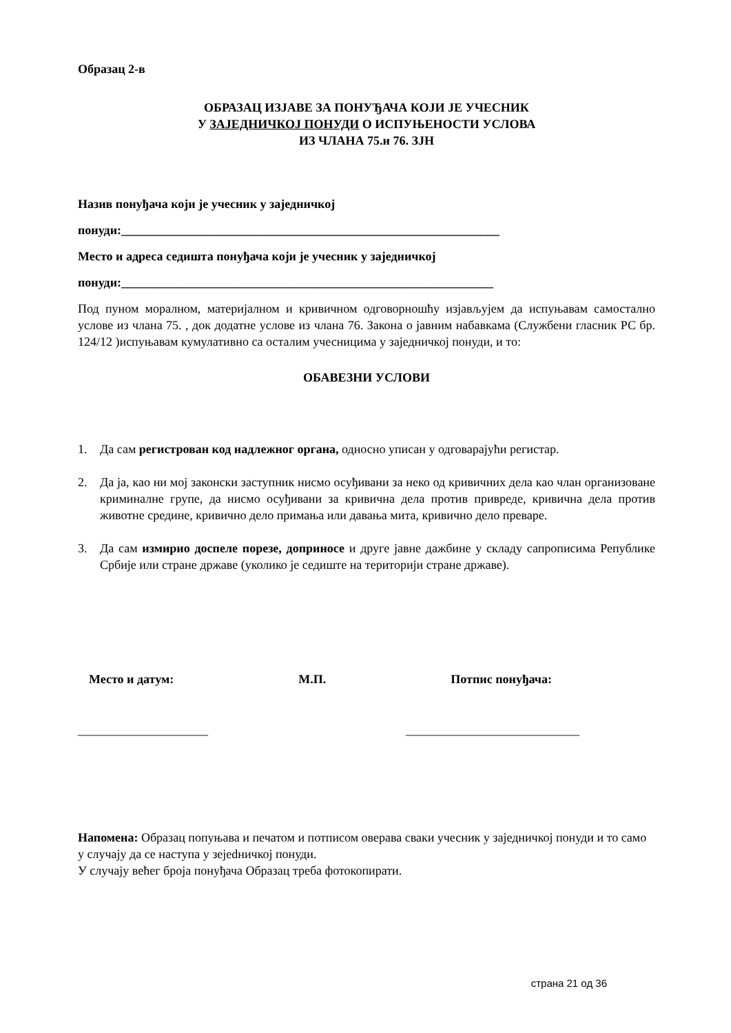Образац 2-в
ОБРАЗАЦ ИЗЈАВЕ ЗА ПОНУЂАЧА КОЈИ ЈЕ УЧЕСНИК
У ЗАЈЕДНИЧКОЈ ПОНУДИ О ИСПУЊЕНОСТИ УСЛОВА
ИЗ ЧЛАНА 75.и 76. ЗЈН
Назив понуђача који је учесник у заједничкој
понуди:_____________________________________________________________
Место и адреса седишта понуђача који је учесник у заједничкој
понуди:____________________________________________________________
Под пуном моралном, материјалном и кривичном одговорношћу изјављујем да испуњавам самостално услове из члана 75. , док додатне услове из члана 76. Закона о јавним набавкама (Службени гласник РС бр. 124/12 )испуњавам кумулативно са осталим учесницима у заједничкој понуди, и то:
ОБАВЕЗНИ УСЛОВИ
1. Да сам регистрован код надлежног органа, односно уписан у одговарајући регистар.
2. Да ја, као ни мој законски заступник нисмо осуђивани за неко од кривичних дела као члан организоване криминалне групе, да нисмо осуђивани за кривична дела против привреде, кривична дела против животне средине, кривично дело примања или давања мита, кривично дело преваре.
3. Да сам измирио доспеле порезе, доприносе и друге јавне дажбине у складу сапрописима Републике Србије или стране државе (уколико је седиште на територији стране државе).
Место и датум: М.П. Потпис понуђача:
_____________________ ____________________________
Напомена: Образац попуњава и печатом и потписом оверава сваки учесник у заједничкој понуди и то само у случају да се наступа у зејedничкој понуди.
У случају већег броја понуђача Образац треба фотокопирати.
страна 21 од 36